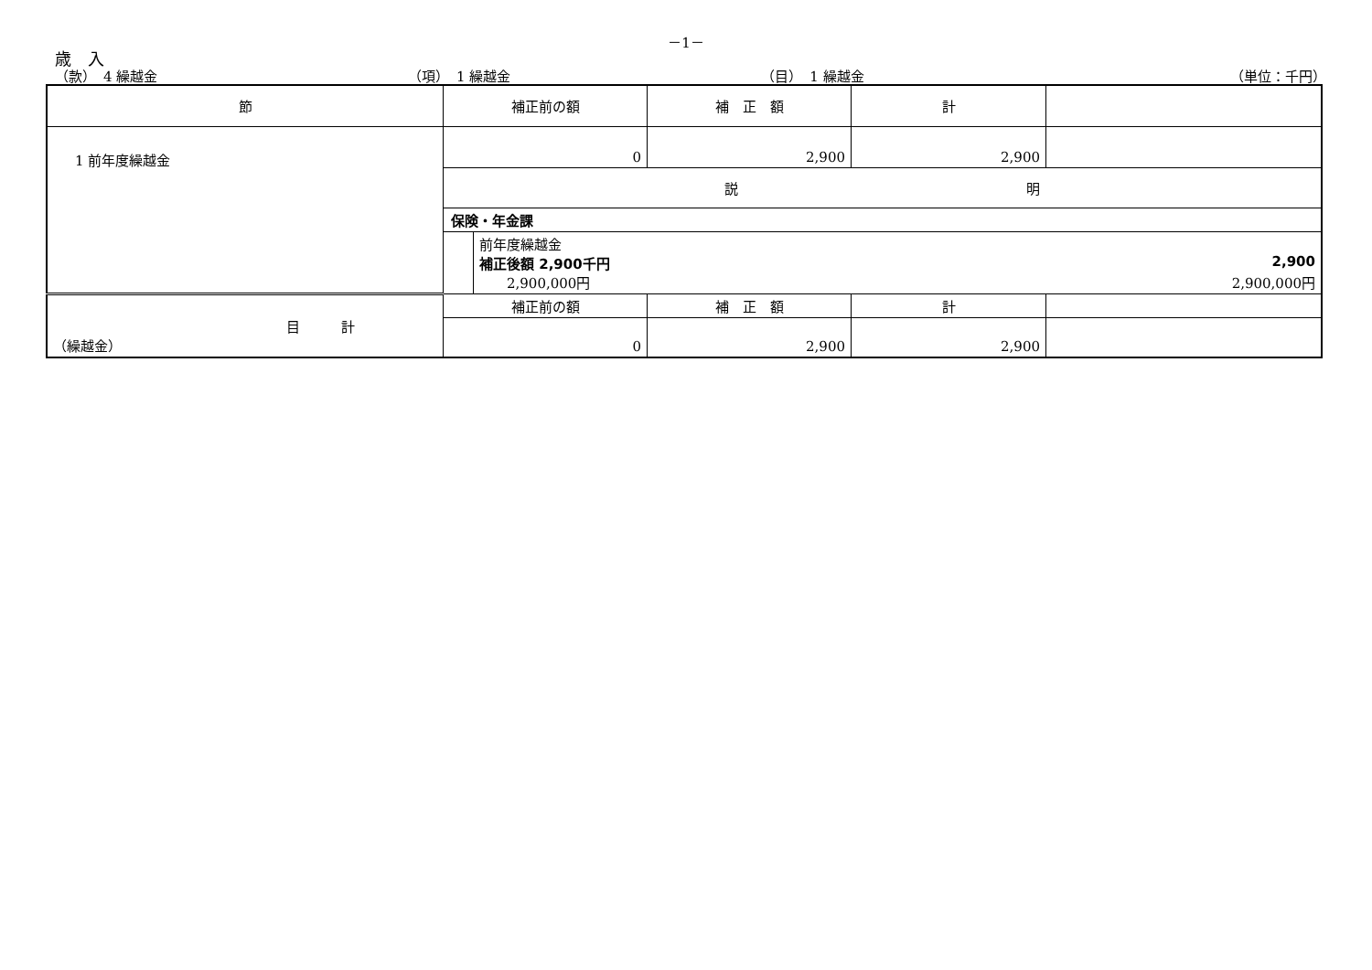－1－
歳　入
（款）　4 繰越金 （項）　1 繰越金 （目）　1 繰越金 （単位：千円）
| 節 | 補正前の額 | 補 正 額 | 計 | |
| 1 前年度繰越金 | 0 | 2,900 | 2,900 | |
| | 説 明 | | | |
| | 保険・年金課 前年度繰越金 補正後額 2,900千円 2,900 2,900,000円 2,900,000円 | | | |
| 目 計 （繰越金） | 補正前の額 | 補 正 額 | 計 | |
| | 0 | 2,900 | 2,900 | |